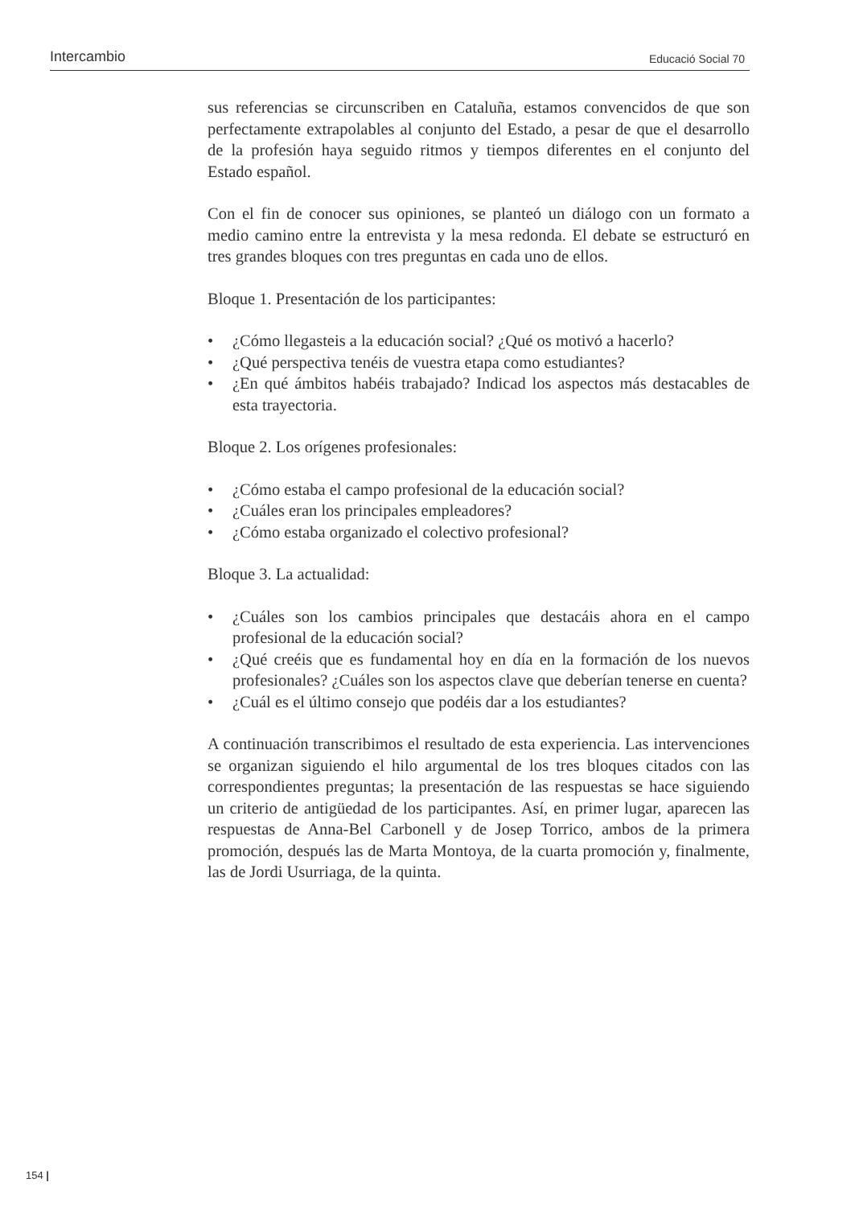Intercambio Educació Social 70
sus referencias se circunscriben en Cataluña, estamos convencidos de que son perfectamente extrapolables al conjunto del Estado, a pesar de que el desarrollo de la profesión haya seguido ritmos y tiempos diferentes en el conjunto del Estado español.
Con el fin de conocer sus opiniones, se planteó un diálogo con un formato a medio camino entre la entrevista y la mesa redonda. El debate se estructuró en tres grandes bloques con tres preguntas en cada uno de ellos.
Bloque 1. Presentación de los participantes:
• ¿Cómo llegasteis a la educación social? ¿Qué os motivó a hacerlo?
• ¿Qué perspectiva tenéis de vuestra etapa como estudiantes?
• ¿En qué ámbitos habéis trabajado? Indicad los aspectos más destacables de esta trayectoria.
Bloque 2. Los orígenes profesionales:
• ¿Cómo estaba el campo profesional de la educación social?
• ¿Cuáles eran los principales empleadores?
• ¿Cómo estaba organizado el colectivo profesional?
Bloque 3. La actualidad:
• ¿Cuáles son los cambios principales que destacáis ahora en el campo profesional de la educación social?
• ¿Qué creéis que es fundamental hoy en día en la formación de los nuevos profesionales? ¿Cuáles son los aspectos clave que deberían tenerse en cuenta?
• ¿Cuál es el último consejo que podéis dar a los estudiantes?
A continuación transcribimos el resultado de esta experiencia. Las intervenciones se organizan siguiendo el hilo argumental de los tres bloques citados con las correspondientes preguntas; la presentación de las respuestas se hace siguiendo un criterio de antigüedad de los participantes. Así, en primer lugar, aparecen las respuestas de Anna-Bel Carbonell y de Josep Torrico, ambos de la primera promoción, después las de Marta Montoya, de la cuarta promoción y, finalmente, las de Jordi Usurriaga, de la quinta.
154 |